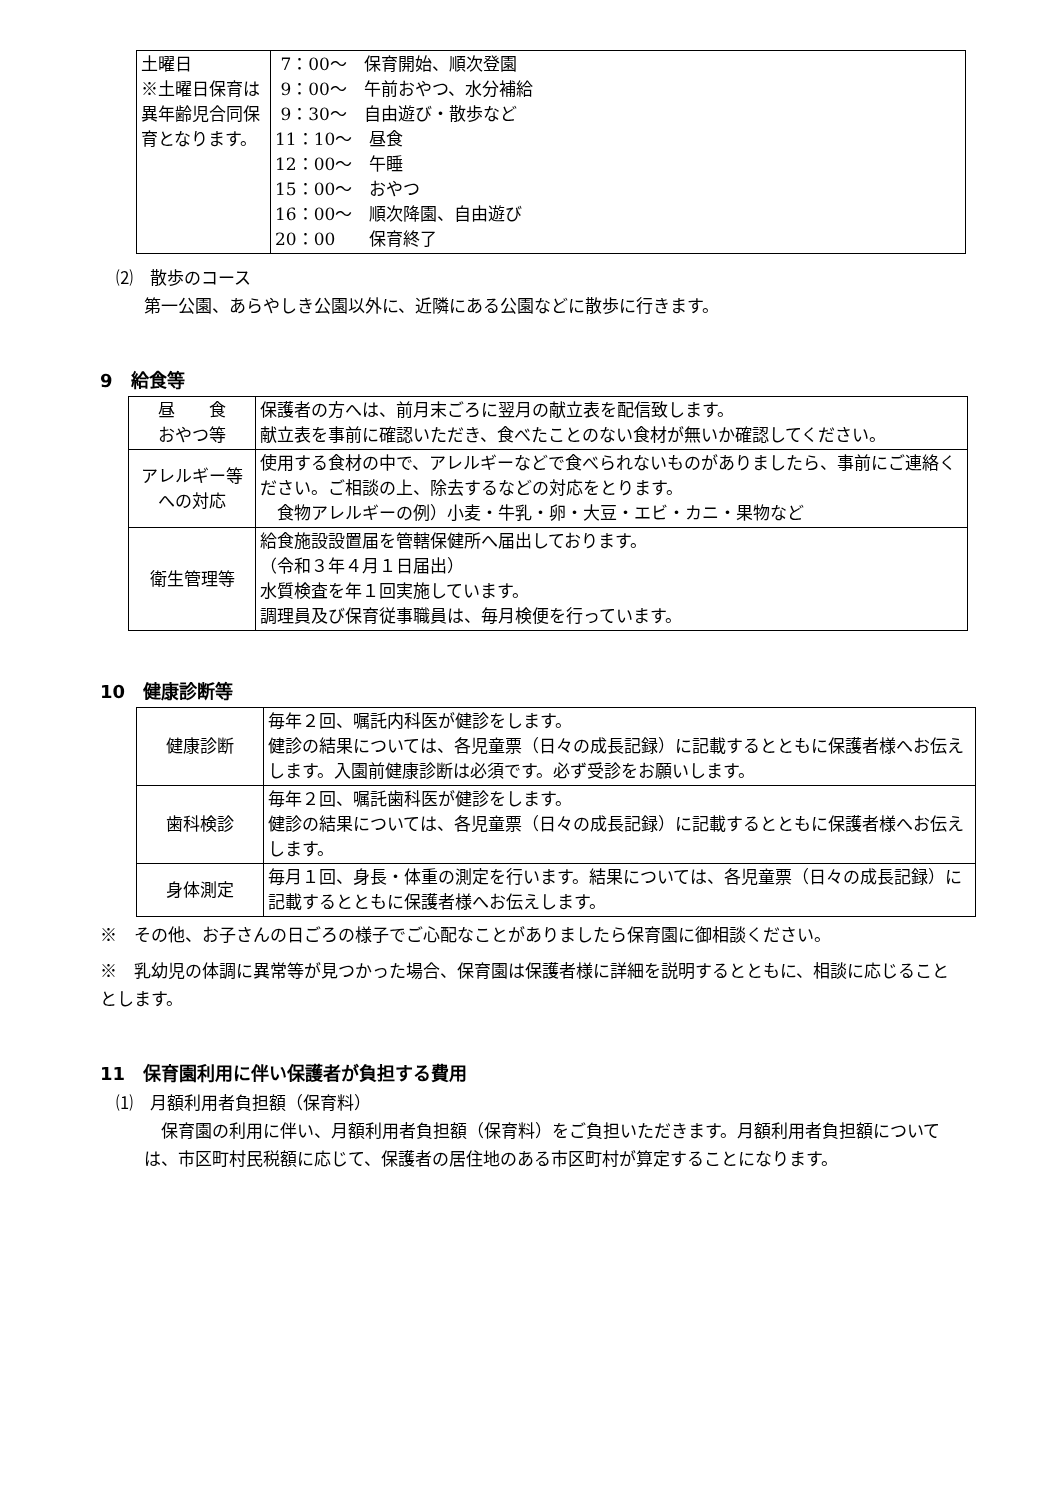| 土曜日 ※土曜日保育は異年齢児合同保育となります。 | 7：00～ 保育開始、順次登園 9：00～ 午前おやつ、水分補給 9：30～ 自由遊び・散歩など 11：10～ 昼食 12：00～ 午睡 15：00～ おやつ 16：00～ 順次降園、自由遊び 20：00 保育終了 |
⑵　散歩のコース
第一公園、あらやしき公園以外に、近隣にある公園などに散歩に行きます。
9　給食等
| 昼 食 おやつ等 | 保護者の方へは、前月末ごろに翌月の献立表を配信致します。 献立表を事前に確認いただき、食べたことのない食材が無いか確認してください。 |
| アレルギー等への対応 | 使用する食材の中で、アレルギーなどで食べられないものがありましたら、事前にご連絡ください。ご相談の上、除去するなどの対応をとります。 食物アレルギーの例）小麦・牛乳・卵・大豆・エビ・カニ・果物など |
| 衛生管理等 | 給食施設設置届を管轄保健所へ届出しております。 （令和３年４月１日届出） 水質検査を年１回実施しています。 調理員及び保育従事職員は、毎月検便を行っています。 |
10　健康診断等
| 健康診断 | 毎年２回、嘱託内科医が健診をします。 健診の結果については、各児童票（日々の成長記録）に記載するとともに保護者様へお伝えします。入園前健康診断は必須です。必ず受診をお願いします。 |
| 歯科検診 | 毎年２回、嘱託歯科医が健診をします。 健診の結果については、各児童票（日々の成長記録）に記載するとともに保護者様へお伝えします。 |
| 身体測定 | 毎月１回、身長・体重の測定を行います。結果については、各児童票（日々の成長記録）に記載するとともに保護者様へお伝えします。 |
※　その他、お子さんの日ごろの様子でご心配なことがありましたら保育園に御相談ください。
※　乳幼児の体調に異常等が見つかった場合、保育園は保護者様に詳細を説明するとともに、相談に応じることとします。
11　保育園利用に伴い保護者が負担する費用
⑴　月額利用者負担額（保育料）
　保育園の利用に伴い、月額利用者負担額（保育料）をご負担いただきます。月額利用者負担額については、市区町村民税額に応じて、保護者の居住地のある市区町村が算定することになります。